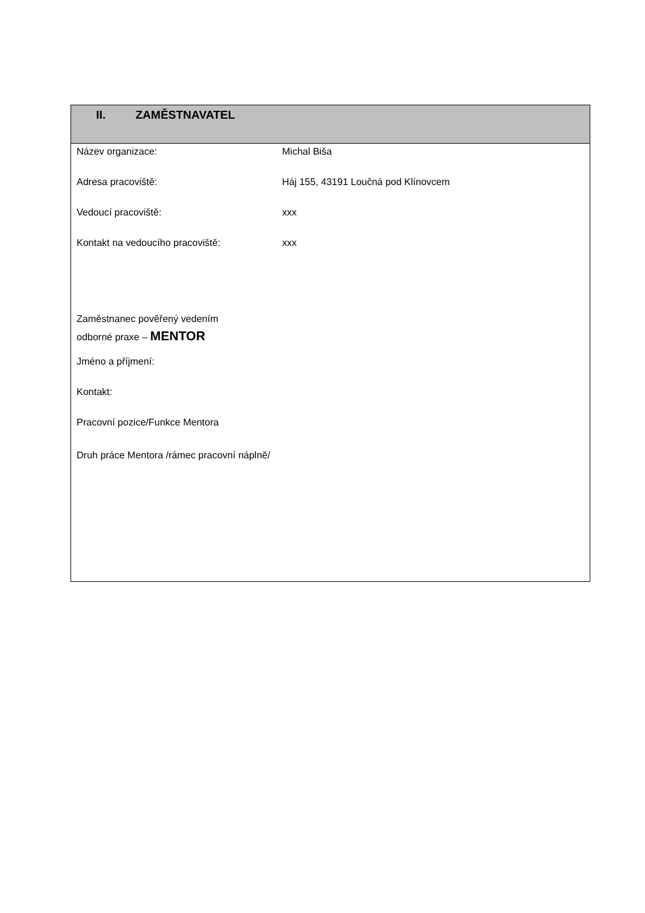II. ZAMĚSTNAVATEL
| Název organizace: | Michal Biša |
| Adresa pracoviště: | Háj 155, 43191 Loučná pod Klínovcem |
| Vedoucí pracoviště: | xxx |
| Kontakt na vedoucího pracoviště: | xxx |
| Zaměstnanec pověřený vedením odborné praxe – MENTOR | |
| Jméno a příjmení: | |
| Kontakt: | |
| Pracovní pozice/Funkce Mentora | |
| Druh práce Mentora /rámec pracovní náplně/ | |